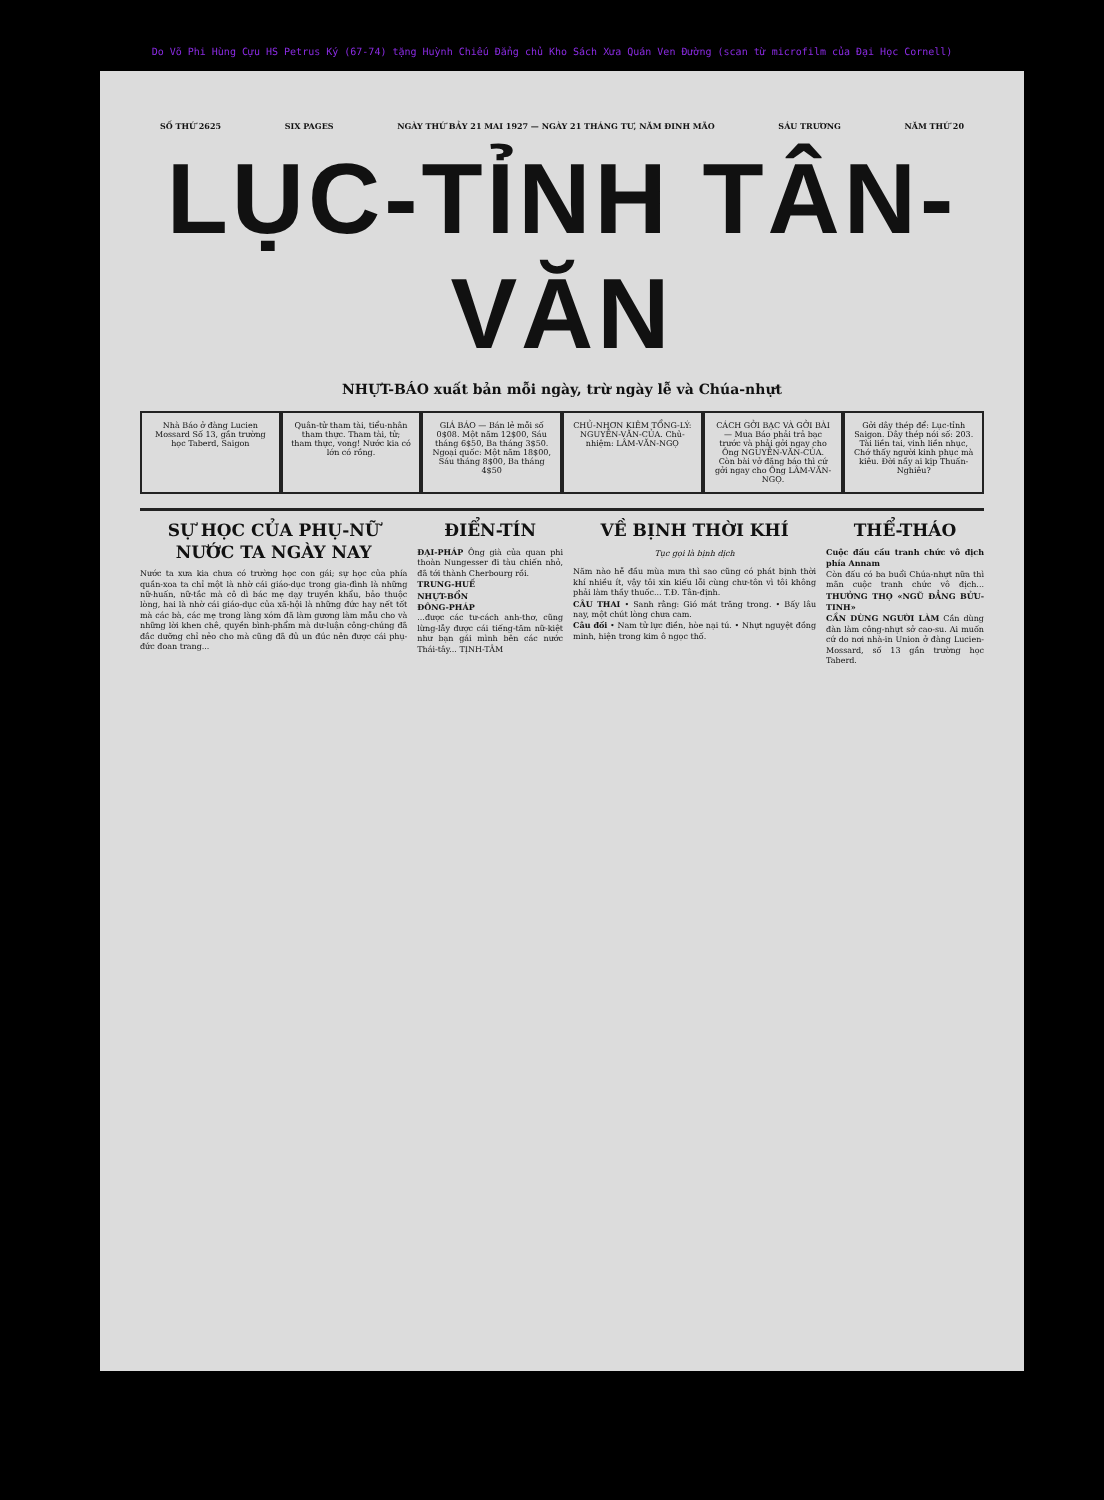Do Võ Phi Hùng Cựu HS Petrus Ký (67-74) tặng Huỳnh Chiếu Đẳng chủ Kho Sách Xưa Quán Ven Đường (scan từ microfilm của Đại Học Cornell)
SỐ THỨ 2625 SIX PAGES NGÀY THỨ BẢY 21 MAI 1927 — NGÀY 21 THÁNG TƯ, NĂM ĐINH MÃO SÁU TRƯƠNG NĂM THỨ 20
LỤC-TỈNH TÂN-VĂN
NHỰT-BÁO xuất bản mỗi ngày, trừ ngày lễ và Chúa-nhựt
Nhà Báo ở đàng Lucien Mossard Số 13, gần trường học Taberd, Saigon
Quân-tử tham tài, tiểu-nhân tham thực. Tham tài, tử; tham thực, vong! Nước kia có lớn có rồng.
GIÁ BÁO — Bán lẻ mỗi số 0$08. Một năm 12$00, Sáu tháng 6$50, Ba tháng 3$50. Ngoại quốc: Một năm 18$00, Sáu tháng 8$00, Ba tháng 4$50
CHỦ-NHƠN KIÊM TỔNG-LÝ: NGUYỄN-VĂN-CỦA. Chủ-nhiệm: LÂM-VĂN-NGỌ
CÁCH GỞI BẠC VÀ GỞI BÀI — Mua Báo phải trả bạc trước và phải gởi ngay cho Ông NGUYỄN-VĂN-CỦA. Còn bài vở đăng báo thì cứ gởi ngay cho Ông LÂM-VĂN-NGỌ.
Gởi dây thép để: Lục-tỉnh Saigon. Dây thép nói số: 203. Tài liền tai, vinh liền nhục, Chớ thấy người kinh phục mà kiêu. Đời nầy ai kịp Thuấn-Nghiêu?
SỰ HỌC CỦA PHỤ-NỮ NƯỚC TA NGÀY NAY
Nước ta xưa kia chưa có trường học con gái; sự học của phía quần-xoa ta chỉ một là nhờ cái giáo-dục trong gia-đình là những nữ-huấn, nữ-tắc mà cô dì bác mẹ dạy truyền khẩu, bảo thuộc lòng, hai là nhờ cái giáo-dục của xã-hội là những đức hay nết tốt mà các bà, các mẹ trong làng xóm đã làm gương làm mẫu cho và những lời khen chê, quyền bình-phẩm mà dư-luận công-chúng đã đắc dưỡng chỉ nẻo cho mà cũng đã đủ un đúc nên được cái phụ-đức đoan trang...
ĐIỂN-TÍN
ĐẠI-PHÁP Ông già của quan phi thoàn Nungesser đi tàu chiến nhỏ, đã tới thành Cherbourg rồi.
TRUNG-HUẾ
NHỰT-BỔN
ĐÔNG-PHÁP
...được các tư-cách anh-thơ, cũng lừng-lẫy được cái tiếng-tăm nữ-kiệt như bạn gái mình bên các nước Thái-tây... TỊNH-TÂM
VỀ BỊNH THỜI KHÍ
Tục gọi là bịnh dịch
Năm nào hễ đầu mùa mưa thì sao cũng có phát bịnh thời khí nhiều ít, vậy tôi xin kiếu lỗi cùng chư-tôn vì tôi không phải làm thầy thuốc... T.Đ. Tân-định.
CÂU THAI • Sanh rằng: Gió mát trăng trong. • Bấy lâu nay, một chút lòng chưa cam.
Câu đối • Nam tử lực điền, hòe nại tú. • Nhựt nguyệt đồng minh, hiện trong kim ô ngọc thố.
THỂ-THÁO
Cuộc đấu cầu tranh chức vô địch phía Annam
Còn đấu có ba buổi Chúa-nhựt nữa thì mãn cuộc tranh chức vô địch... THƯỞNG THỌ «NGŨ ĐẲNG BỬU-TINH»
CẦN DÙNG NGƯỜI LÀM Cần dùng đàn làm công-nhựt sở cao-su. Ai muốn cứ do nơi nhà-in Union ở đàng Lucien-Mossard, số 13 gần trường học Taberd.